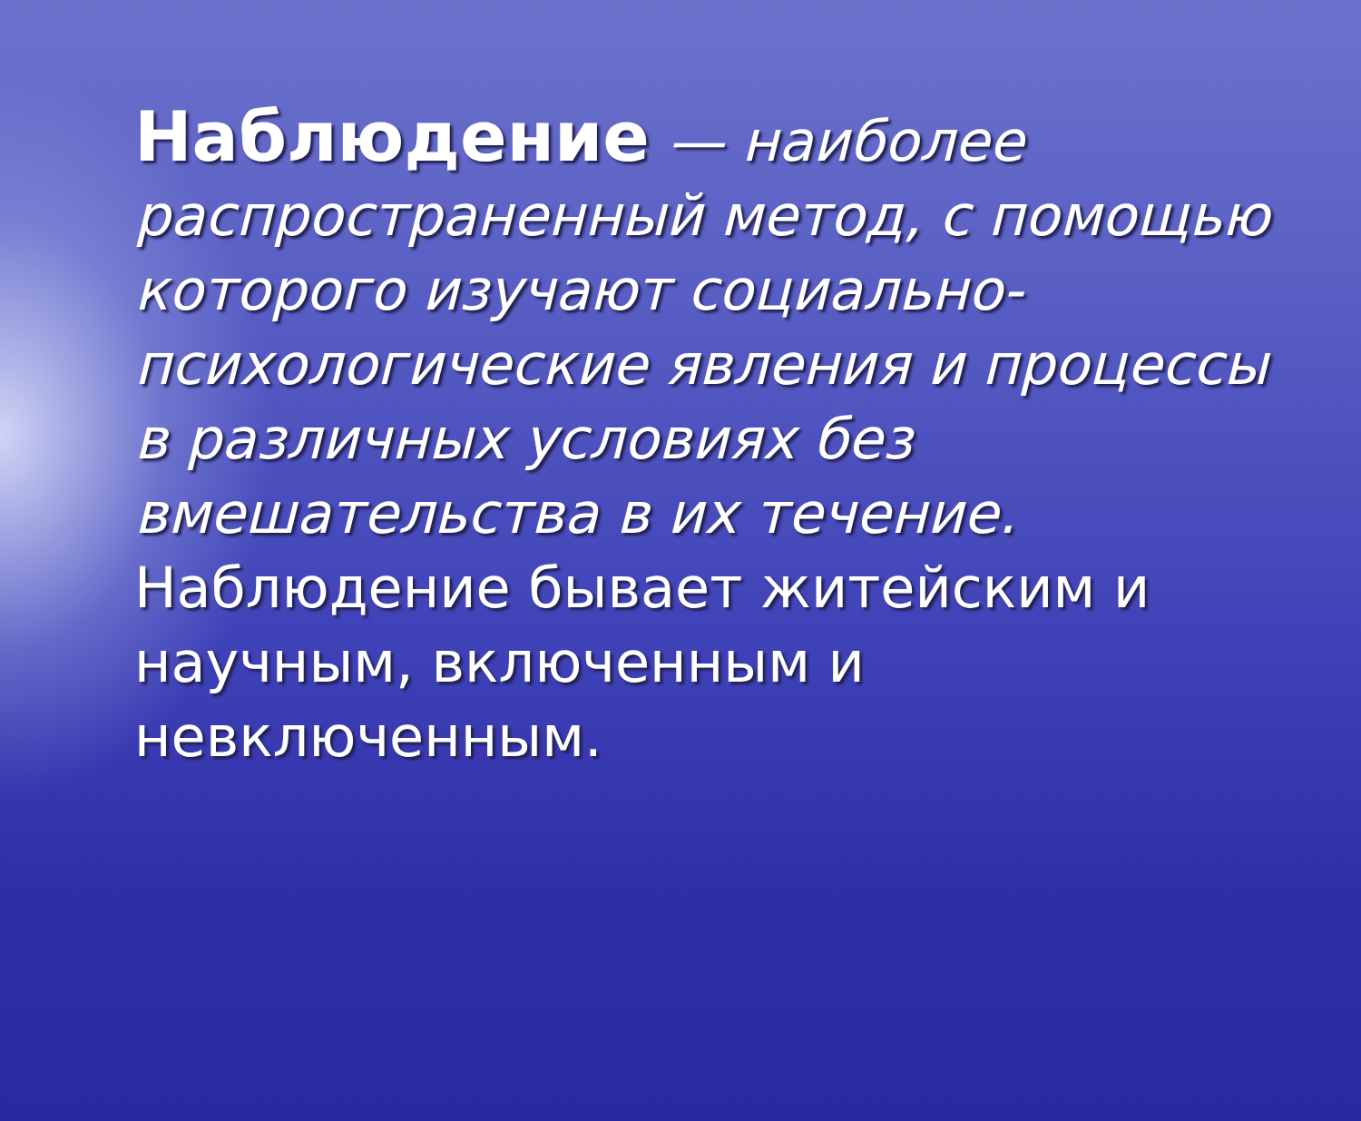Наблюдение — наиболее распространенный метод, с помощью которого изучают социально-психологические явления и процессы в различных условиях без вмешательства в их течение. Наблюдение бывает житейским и научным, включенным и невключенным.